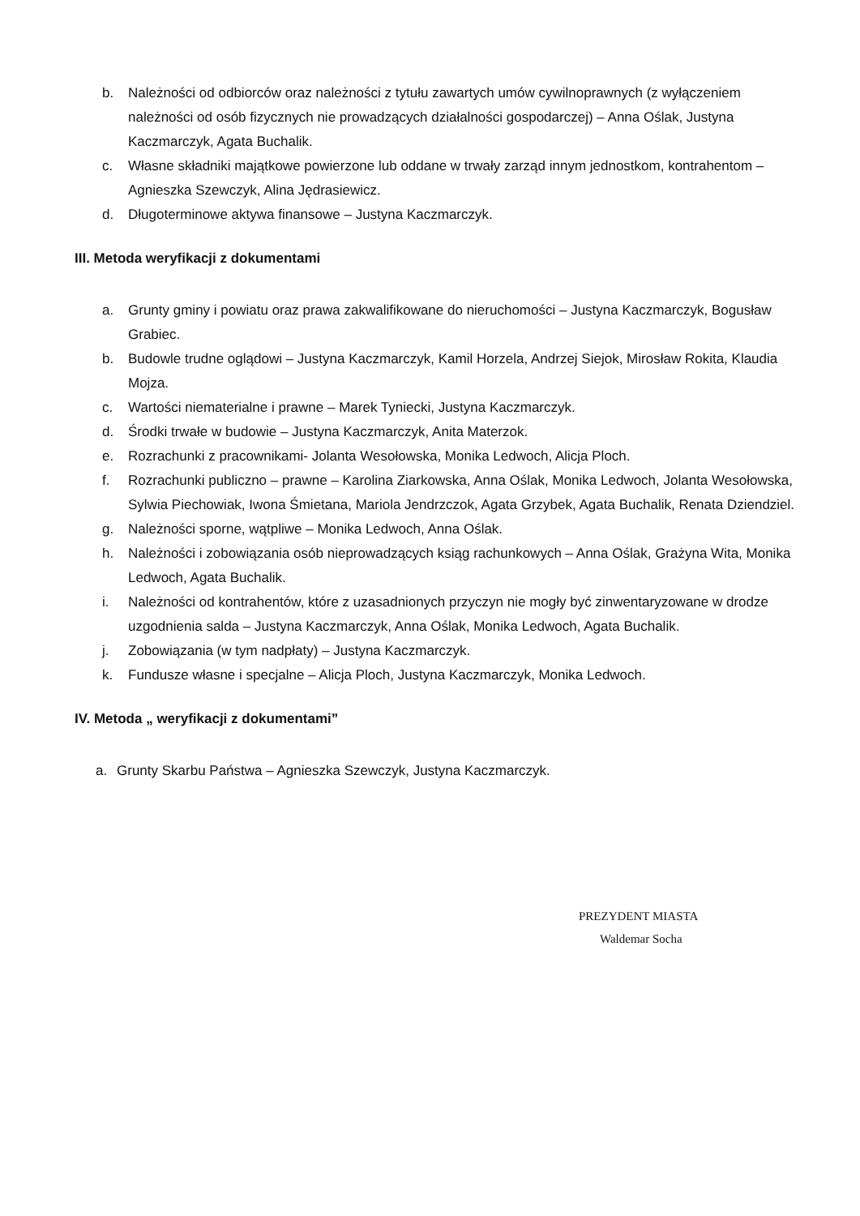b. Należności od odbiorców oraz należności z tytułu zawartych umów cywilnoprawnych (z wyłączeniem należności od osób fizycznych nie prowadzących działalności gospodarczej) – Anna Oślak, Justyna Kaczmarczyk, Agata Buchalik.
c. Własne składniki majątkowe powierzone lub oddane w trwały zarząd innym jednostkom, kontrahentom – Agnieszka Szewczyk, Alina Jędrasiewicz.
d. Długoterminowe aktywa finansowe – Justyna Kaczmarczyk.
III. Metoda weryfikacji z dokumentami
a. Grunty gminy i powiatu oraz prawa zakwalifikowane do nieruchomości – Justyna Kaczmarczyk, Bogusław Grabiec.
b. Budowle trudne oglądowi – Justyna Kaczmarczyk, Kamil Horzela, Andrzej Siejok, Mirosław Rokita, Klaudia Mojza.
c. Wartości niematerialne i prawne – Marek Tyniecki, Justyna Kaczmarczyk.
d. Środki trwałe w budowie – Justyna Kaczmarczyk, Anita Materzok.
e. Rozrachunki z pracownikami- Jolanta Wesołowska, Monika Ledwoch, Alicja Ploch.
f. Rozrachunki publiczno – prawne – Karolina Ziarkowska, Anna Oślak, Monika Ledwoch, Jolanta Wesołowska, Sylwia Piechowiak, Iwona Śmietana, Mariola Jendrzczok, Agata Grzybek, Agata Buchalik, Renata Dziendziel.
g. Należności sporne, wątpliwe – Monika Ledwoch, Anna Oślak.
h. Należności i zobowiązania osób nieprowadzących ksiąg rachunkowych – Anna Oślak, Grażyna Wita, Monika Ledwoch, Agata Buchalik.
i. Należności od kontrahentów, które z uzasadnionych przyczyn nie mogły być zinwentaryzowane w drodze uzgodnienia salda – Justyna Kaczmarczyk, Anna Oślak, Monika Ledwoch, Agata Buchalik.
j. Zobowiązania (w tym nadpłaty) – Justyna Kaczmarczyk.
k. Fundusze własne i specjalne – Alicja Ploch, Justyna Kaczmarczyk, Monika Ledwoch.
IV. Metoda „ weryfikacji z dokumentami”
a. Grunty Skarbu Państwa – Agnieszka Szewczyk, Justyna Kaczmarczyk.
PREZYDENT MIASTA
Waldemar Socha